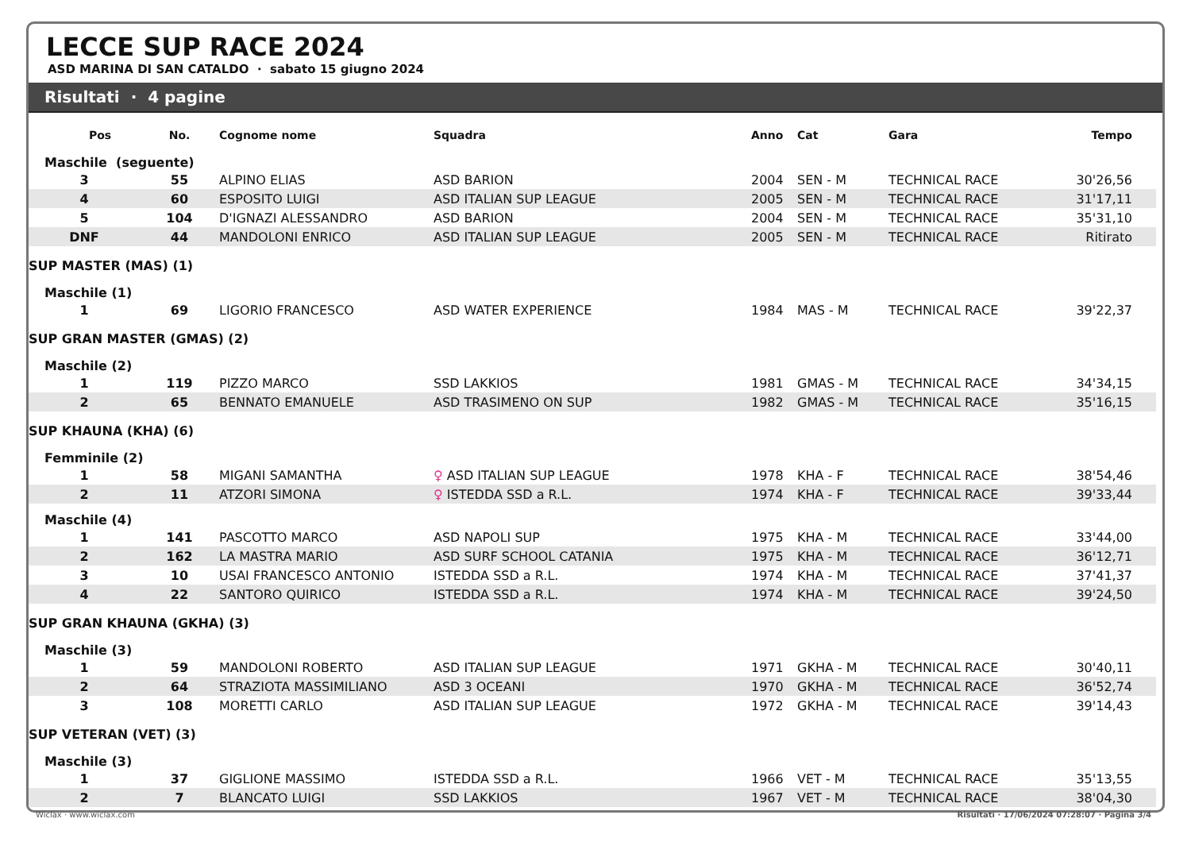LECCE SUP RACE 2024
ASD MARINA DI SAN CATALDO · sabato 15 giugno 2024
Risultati · 4 pagine
| Pos | No. | Cognome nome | Squadra | Anno | Cat | Gara | Tempo |
| --- | --- | --- | --- | --- | --- | --- | --- |
| Maschile (seguente) | | | | | | | |
| 3 | 55 | ALPINO ELIAS | ASD BARION | 2004 | SEN - M | TECHNICAL RACE | 30'26,56 |
| 4 | 60 | ESPOSITO LUIGI | ASD ITALIAN SUP LEAGUE | 2005 | SEN - M | TECHNICAL RACE | 31'17,11 |
| 5 | 104 | D'IGNAZI ALESSANDRO | ASD BARION | 2004 | SEN - M | TECHNICAL RACE | 35'31,10 |
| DNF | 44 | MANDOLONI ENRICO | ASD ITALIAN SUP LEAGUE | 2005 | SEN - M | TECHNICAL RACE | Ritirato |
| SUP MASTER (MAS) (1) | | | | | | | |
| Maschile (1) | | | | | | | |
| 1 | 69 | LIGORIO FRANCESCO | ASD WATER EXPERIENCE | 1984 | MAS - M | TECHNICAL RACE | 39'22,37 |
| SUP GRAN MASTER (GMAS) (2) | | | | | | | |
| Maschile (2) | | | | | | | |
| 1 | 119 | PIZZO MARCO | SSD LAKKIOS | 1981 | GMAS - M | TECHNICAL RACE | 34'34,15 |
| 2 | 65 | BENNATO EMANUELE | ASD TRASIMENO ON SUP | 1982 | GMAS - M | TECHNICAL RACE | 35'16,15 |
| SUP KHAUNA (KHA) (6) | | | | | | | |
| Femminile (2) | | | | | | | |
| 1 | 58 | MIGANI SAMANTHA | ♀ ASD ITALIAN SUP LEAGUE | 1978 | KHA - F | TECHNICAL RACE | 38'54,46 |
| 2 | 11 | ATZORI SIMONA | ♀ ISTEDDA SSD a R.L. | 1974 | KHA - F | TECHNICAL RACE | 39'33,44 |
| Maschile (4) | | | | | | | |
| 1 | 141 | PASCOTTO MARCO | ASD NAPOLI SUP | 1975 | KHA - M | TECHNICAL RACE | 33'44,00 |
| 2 | 162 | LA MASTRA MARIO | ASD SURF SCHOOL CATANIA | 1975 | KHA - M | TECHNICAL RACE | 36'12,71 |
| 3 | 10 | USAI FRANCESCO ANTONIO | ISTEDDA SSD a R.L. | 1974 | KHA - M | TECHNICAL RACE | 37'41,37 |
| 4 | 22 | SANTORO QUIRICO | ISTEDDA SSD a R.L. | 1974 | KHA - M | TECHNICAL RACE | 39'24,50 |
| SUP GRAN KHAUNA (GKHA) (3) | | | | | | | |
| Maschile (3) | | | | | | | |
| 1 | 59 | MANDOLONI ROBERTO | ASD ITALIAN SUP LEAGUE | 1971 | GKHA - M | TECHNICAL RACE | 30'40,11 |
| 2 | 64 | STRAZIOTA MASSIMILIANO | ASD 3 OCEANI | 1970 | GKHA - M | TECHNICAL RACE | 36'52,74 |
| 3 | 108 | MORETTI CARLO | ASD ITALIAN SUP LEAGUE | 1972 | GKHA - M | TECHNICAL RACE | 39'14,43 |
| SUP VETERAN (VET) (3) | | | | | | | |
| Maschile (3) | | | | | | | |
| 1 | 37 | GIGLIONE MASSIMO | ISTEDDA SSD a R.L. | 1966 | VET - M | TECHNICAL RACE | 35'13,55 |
| 2 | 7 | BLANCATO LUIGI | SSD LAKKIOS | 1967 | VET - M | TECHNICAL RACE | 38'04,30 |
Wiclax · www.wiclax.com Risultati · 17/06/2024 07:28:07 · Pagina 3/4